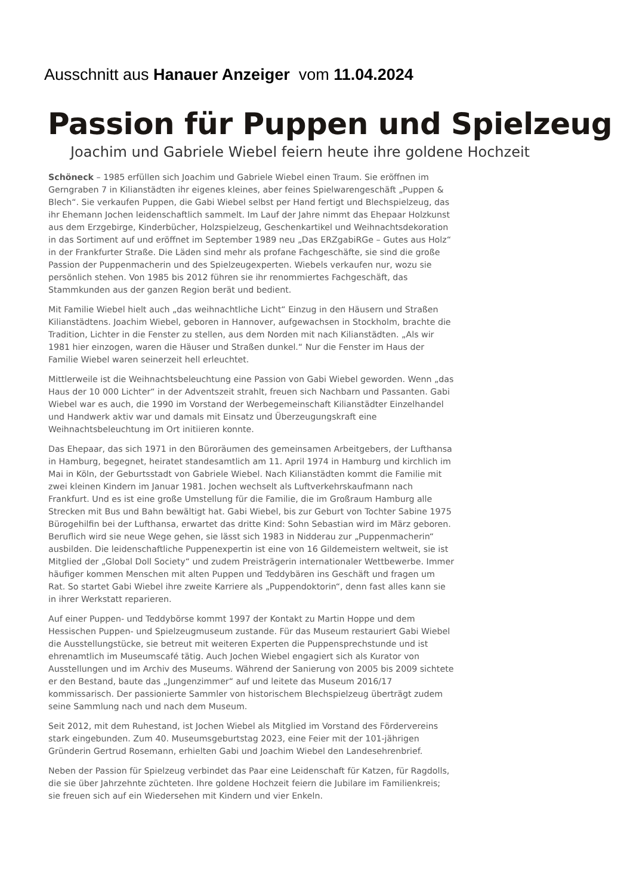Ausschnitt aus Hanauer Anzeiger vom 11.04.2024
Passion für Puppen und Spielzeug
Joachim und Gabriele Wiebel feiern heute ihre goldene Hochzeit
Schöneck – 1985 erfüllen sich Joachim und Gabriele Wiebel einen Traum. Sie eröffnen im Gerngraben 7 in Kilianstädten ihr eigenes kleines, aber feines Spielwarengeschäft „Puppen & Blech“. Sie verkaufen Puppen, die Gabi Wiebel selbst per Hand fertigt und Blechspielzeug, das ihr Ehemann Jochen leidenschaftlich sammelt. Im Lauf der Jahre nimmt das Ehepaar Holzkunst aus dem Erzgebirge, Kinderbücher, Holzspielzeug, Geschenkartikel und Weihnachtsdekoration in das Sortiment auf und eröffnet im September 1989 neu „Das ERZgabiRGe – Gutes aus Holz“ in der Frankfurter Straße. Die Läden sind mehr als profane Fachgeschäfte, sie sind die große Passion der Puppenmacherin und des Spielzeugexperten. Wiebels verkaufen nur, wozu sie persönlich stehen. Von 1985 bis 2012 führen sie ihr renommiertes Fachgeschäft, das Stammkunden aus der ganzen Region berät und bedient.
Mit Familie Wiebel hielt auch „das weihnachtliche Licht“ Einzug in den Häusern und Straßen Kilianstädtens. Joachim Wiebel, geboren in Hannover, aufgewachsen in Stockholm, brachte die Tradition, Lichter in die Fenster zu stellen, aus dem Norden mit nach Kilianstädten. „Als wir 1981 hier einzogen, waren die Häuser und Straßen dunkel.“ Nur die Fenster im Haus der Familie Wiebel waren seinerzeit hell erleuchtet.
Mittlerweile ist die Weihnachtsbeleuchtung eine Passion von Gabi Wiebel geworden. Wenn „das Haus der 10 000 Lichter“ in der Adventszeit strahlt, freuen sich Nachbarn und Passanten. Gabi Wiebel war es auch, die 1990 im Vorstand der Werbegemeinschaft Kilianstädter Einzelhandel und Handwerk aktiv war und damals mit Einsatz und Überzeugungskraft eine Weihnachtsbeleuchtung im Ort initiieren konnte.
Das Ehepaar, das sich 1971 in den Büroräumen des gemeinsamen Arbeitgebers, der Lufthansa in Hamburg, begegnet, heiratet standesamtlich am 11. April 1974 in Hamburg und kirchlich im Mai in Köln, der Geburtsstadt von Gabriele Wiebel. Nach Kilianstädten kommt die Familie mit zwei kleinen Kindern im Januar 1981. Jochen wechselt als Luftverkehrskaufmann nach Frankfurt. Und es ist eine große Umstellung für die Familie, die im Großraum Hamburg alle Strecken mit Bus und Bahn bewältigt hat. Gabi Wiebel, bis zur Geburt von Tochter Sabine 1975 Bürogehilfin bei der Lufthansa, erwartet das dritte Kind: Sohn Sebastian wird im März geboren. Beruflich wird sie neue Wege gehen, sie lässt sich 1983 in Nidderau zur „Puppenmacherin“ ausbilden. Die leidenschaftliche Puppenexpertin ist eine von 16 Gildemeistern weltweit, sie ist Mitglied der „Global Doll Society“ und zudem Preisträgerin internationaler Wettbewerbe. Immer häufiger kommen Menschen mit alten Puppen und Teddybären ins Geschäft und fragen um Rat. So startet Gabi Wiebel ihre zweite Karriere als „Puppendoktorin“, denn fast alles kann sie in ihrer Werkstatt reparieren.
Auf einer Puppen- und Teddybörse kommt 1997 der Kontakt zu Martin Hoppe und dem Hessischen Puppen- und Spielzeugmuseum zustande. Für das Museum restauriert Gabi Wiebel die Ausstellungstücke, sie betreut mit weiteren Experten die Puppensprechstunde und ist ehrenamtlich im Museumscafé tätig. Auch Jochen Wiebel engagiert sich als Kurator von Ausstellungen und im Archiv des Museums. Während der Sanierung von 2005 bis 2009 sichtete er den Bestand, baute das „Jungenzimmer“ auf und leitete das Museum 2016/17 kommissarisch. Der passionierte Sammler von historischem Blechspielzeug überträgt zudem seine Sammlung nach und nach dem Museum.
Seit 2012, mit dem Ruhestand, ist Jochen Wiebel als Mitglied im Vorstand des Fördervereins stark eingebunden. Zum 40. Museumsgeburtstag 2023, eine Feier mit der 101-jährigen Gründerin Gertrud Rosemann, erhielten Gabi und Joachim Wiebel den Landesehrenbrief.
Neben der Passion für Spielzeug verbindet das Paar eine Leidenschaft für Katzen, für Ragdolls, die sie über Jahrzehnte züchteten. Ihre goldene Hochzeit feiern die Jubilare im Familienkreis; sie freuen sich auf ein Wiedersehen mit Kindern und vier Enkeln.